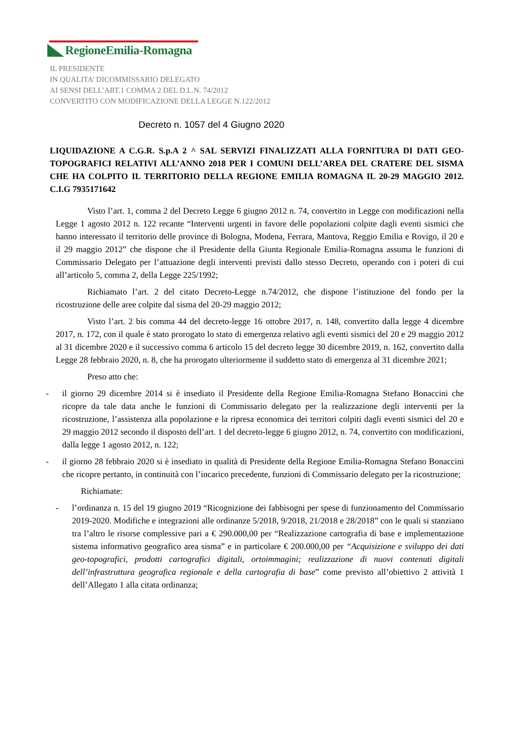RegioneEmilia-Romagna
IL PRESIDENTE
IN QUALITA’ DICOMMISSARIO DELEGATO
AI SENSI DELL’ART.1 COMMA 2 DEL D.L.N. 74/2012
CONVERTITO CON MODIFICAZIONE DELLA LEGGE N.122/2012
Decreto n. 1057 del 4 Giugno 2020
LIQUIDAZIONE A C.G.R. S.p.A 2 ^ SAL SERVIZI FINALIZZATI ALLA FORNITURA DI DATI GEO-TOPOGRAFICI RELATIVI ALL’ANNO 2018 PER I COMUNI DELL’AREA DEL CRATERE DEL SISMA CHE HA COLPITO IL TERRITORIO DELLA REGIONE EMILIA ROMAGNA IL 20-29 MAGGIO 2012. C.I.G 7935171642
Visto l’art. 1, comma 2 del Decreto Legge 6 giugno 2012 n. 74, convertito in Legge con modificazioni nella Legge 1 agosto 2012 n. 122 recante “Interventi urgenti in favore delle popolazioni colpite dagli eventi sismici che hanno interessato il territorio delle province di Bologna, Modena, Ferrara, Mantova, Reggio Emilia e Rovigo, il 20 e il 29 maggio 2012” che dispone che il Presidente della Giunta Regionale Emilia-Romagna assuma le funzioni di Commissario Delegato per l’attuazione degli interventi previsti dallo stesso Decreto, operando con i poteri di cui all’articolo 5, comma 2, della Legge 225/1992;
Richiamato l’art. 2 del citato Decreto-Legge n.74/2012, che dispone l’istituzione del fondo per la ricostruzione delle aree colpite dal sisma del 20-29 maggio 2012;
Visto l’art. 2 bis comma 44 del decreto-legge 16 ottobre 2017, n. 148, convertito dalla legge 4 dicembre 2017, n. 172, con il quale è stato prorogato lo stato di emergenza relativo agli eventi sismici del 20 e 29 maggio 2012 al 31 dicembre 2020 e il successivo comma 6 articolo 15 del decreto legge 30 dicembre 2019, n. 162, convertito dalla Legge 28 febbraio 2020, n. 8, che ha prorogato ulteriormente il suddetto stato di emergenza al 31 dicembre 2021;
Preso atto che:
- il giorno 29 dicembre 2014 si è insediato il Presidente della Regione Emilia-Romagna Stefano Bonaccini che ricopre da tale data anche le funzioni di Commissario delegato per la realizzazione degli interventi per la ricostruzione, l’assistenza alla popolazione e la ripresa economica dei territori colpiti dagli eventi sismici del 20 e 29 maggio 2012 secondo il disposto dell’art. 1 del decreto-legge 6 giugno 2012, n. 74, convertito con modificazioni, dalla legge 1 agosto 2012, n. 122;
- il giorno 28 febbraio 2020 si è insediato in qualità di Presidente della Regione Emilia-Romagna Stefano Bonaccini che ricopre pertanto, in continuità con l’incarico precedente, funzioni di Commissario delegato per la ricostruzione;
Richiamate:
- l’ordinanza n. 15 del 19 giugno 2019 “Ricognizione dei fabbisogni per spese di funzionamento del Commissario 2019-2020. Modifiche e integrazioni alle ordinanze 5/2018, 9/2018, 21/2018 e 28/2018” con le quali si stanziano tra l’altro le risorse complessive pari a € 290.000,00 per “Realizzazione cartografia di base e implementazione sistema informativo geografico area sisma” e in particolare € 200.000,00 per “Acquisizione e sviluppo dei dati geo-topografici, prodotti cartografici digitali, ortoimmagini; realizzazione di nuovi contenuti digitali dell’infrastruttura geografica regionale e della cartografia di base” come previsto all’obiettivo 2 attività 1 dell’Allegato 1 alla citata ordinanza;